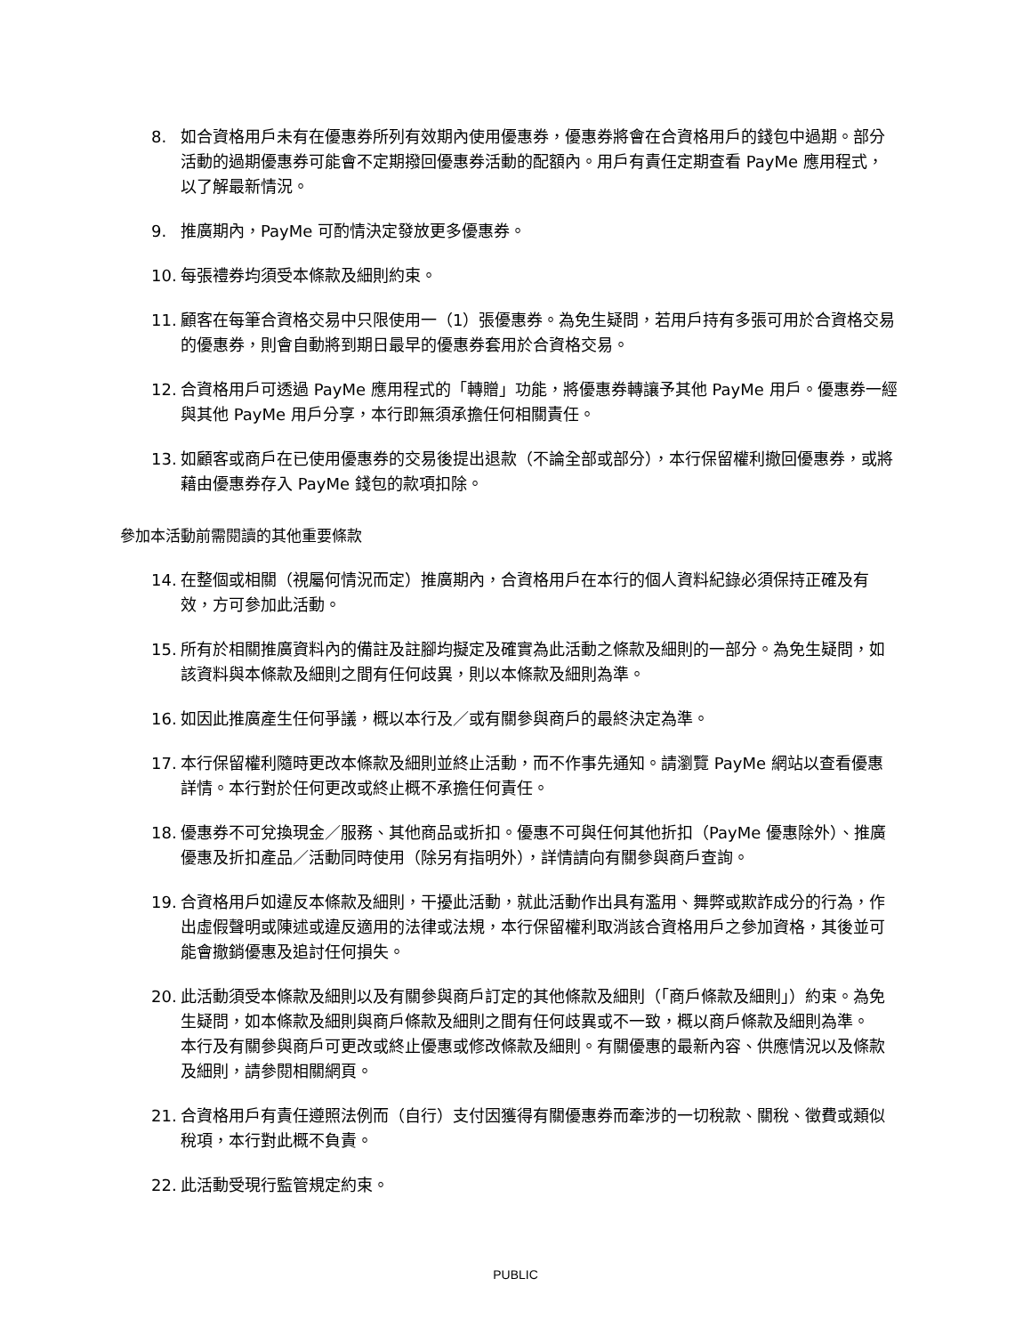8. 如合資格用戶未有在優惠券所列有效期內使用優惠券，優惠券將會在合資格用戶的錢包中過期。部分活動的過期優惠券可能會不定期撥回優惠券活動的配額內。用戶有責任定期查看 PayMe 應用程式，以了解最新情況。
9. 推廣期內，PayMe 可酌情決定發放更多優惠券。
10. 每張禮券均須受本條款及細則約束。
11. 顧客在每筆合資格交易中只限使用一（1）張優惠券。為免生疑問，若用戶持有多張可用於合資格交易的優惠券，則會自動將到期日最早的優惠券套用於合資格交易。
12. 合資格用戶可透過 PayMe 應用程式的「轉贈」功能，將優惠券轉讓予其他 PayMe 用戶。優惠券一經與其他 PayMe 用戶分享，本行即無須承擔任何相關責任。
13. 如顧客或商戶在已使用優惠券的交易後提出退款（不論全部或部分），本行保留權利撤回優惠券，或將藉由優惠券存入 PayMe 錢包的款項扣除。
參加本活動前需閱讀的其他重要條款
14. 在整個或相關（視屬何情況而定）推廣期內，合資格用戶在本行的個人資料紀錄必須保持正確及有效，方可參加此活動。
15. 所有於相關推廣資料內的備註及註腳均擬定及確實為此活動之條款及細則的一部分。為免生疑問，如該資料與本條款及細則之間有任何歧異，則以本條款及細則為準。
16. 如因此推廣產生任何爭議，概以本行及／或有關參與商戶的最終決定為準。
17. 本行保留權利隨時更改本條款及細則並終止活動，而不作事先通知。請瀏覽 PayMe 網站以查看優惠詳情。本行對於任何更改或終止概不承擔任何責任。
18. 優惠券不可兌換現金／服務、其他商品或折扣。優惠不可與任何其他折扣（PayMe 優惠除外）、推廣優惠及折扣產品／活動同時使用（除另有指明外），詳情請向有關參與商戶查詢。
19. 合資格用戶如違反本條款及細則，干擾此活動，就此活動作出具有濫用、舞弊或欺詐成分的行為，作出虛假聲明或陳述或違反適用的法律或法規，本行保留權利取消該合資格用戶之參加資格，其後並可能會撤銷優惠及追討任何損失。
20. 此活動須受本條款及細則以及有關參與商戶訂定的其他條款及細則（「商戶條款及細則」）約束。為免生疑問，如本條款及細則與商戶條款及細則之間有任何歧異或不一致，概以商戶條款及細則為準。　本行及有關參與商戶可更改或終止優惠或修改條款及細則。有關優惠的最新內容、供應情況以及條款及細則，請參閱相關網頁。
21. 合資格用戶有責任遵照法例而（自行）支付因獲得有關優惠券而牽涉的一切稅款、關稅、徵費或類似稅項，本行對此概不負責。
22. 此活動受現行監管規定約束。
PUBLIC